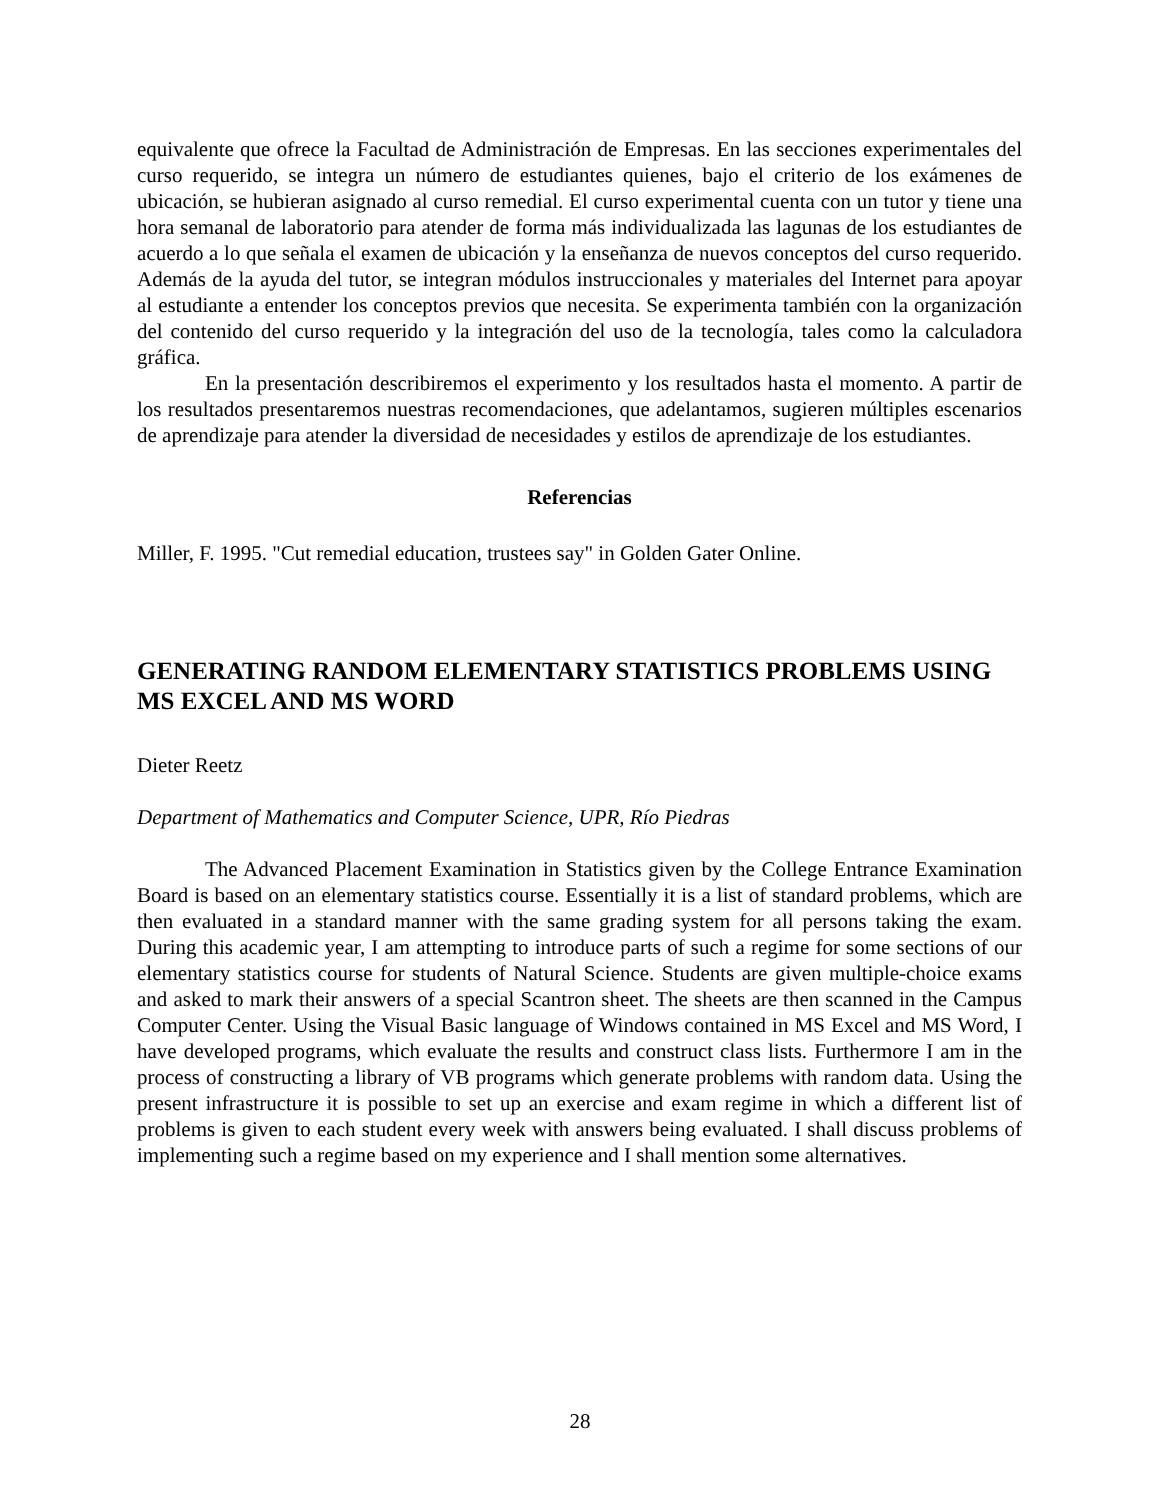equivalente que ofrece la Facultad de Administración de Empresas. En las secciones experimentales del curso requerido, se integra un número de estudiantes quienes, bajo el criterio de los exámenes de ubicación, se hubieran asignado al curso remedial. El curso experimental cuenta con un tutor y tiene una hora semanal de laboratorio para atender de forma más individualizada las lagunas de los estudiantes de acuerdo a lo que señala el examen de ubicación y la enseñanza de nuevos conceptos del curso requerido. Además de la ayuda del tutor, se integran módulos instruccionales y materiales del Internet para apoyar al estudiante a entender los conceptos previos que necesita. Se experimenta también con la organización del contenido del curso requerido y la integración del uso de la tecnología, tales como la calculadora gráfica.
En la presentación describiremos el experimento y los resultados hasta el momento. A partir de los resultados presentaremos nuestras recomendaciones, que adelantamos, sugieren múltiples escenarios de aprendizaje para atender la diversidad de necesidades y estilos de aprendizaje de los estudiantes.
Referencias
Miller, F. 1995. "Cut remedial education, trustees say" in Golden Gater Online.
GENERATING RANDOM ELEMENTARY STATISTICS PROBLEMS USING MS EXCEL AND MS WORD
Dieter Reetz
Department of Mathematics and Computer Science, UPR, Río Piedras
The Advanced Placement Examination in Statistics given by the College Entrance Examination Board is based on an elementary statistics course. Essentially it is a list of standard problems, which are then evaluated in a standard manner with the same grading system for all persons taking the exam. During this academic year, I am attempting to introduce parts of such a regime for some sections of our elementary statistics course for students of Natural Science. Students are given multiple-choice exams and asked to mark their answers of a special Scantron sheet. The sheets are then scanned in the Campus Computer Center. Using the Visual Basic language of Windows contained in MS Excel and MS Word, I have developed programs, which evaluate the results and construct class lists. Furthermore I am in the process of constructing a library of VB programs which generate problems with random data. Using the present infrastructure it is possible to set up an exercise and exam regime in which a different list of problems is given to each student every week with answers being evaluated. I shall discuss problems of implementing such a regime based on my experience and I shall mention some alternatives.
28